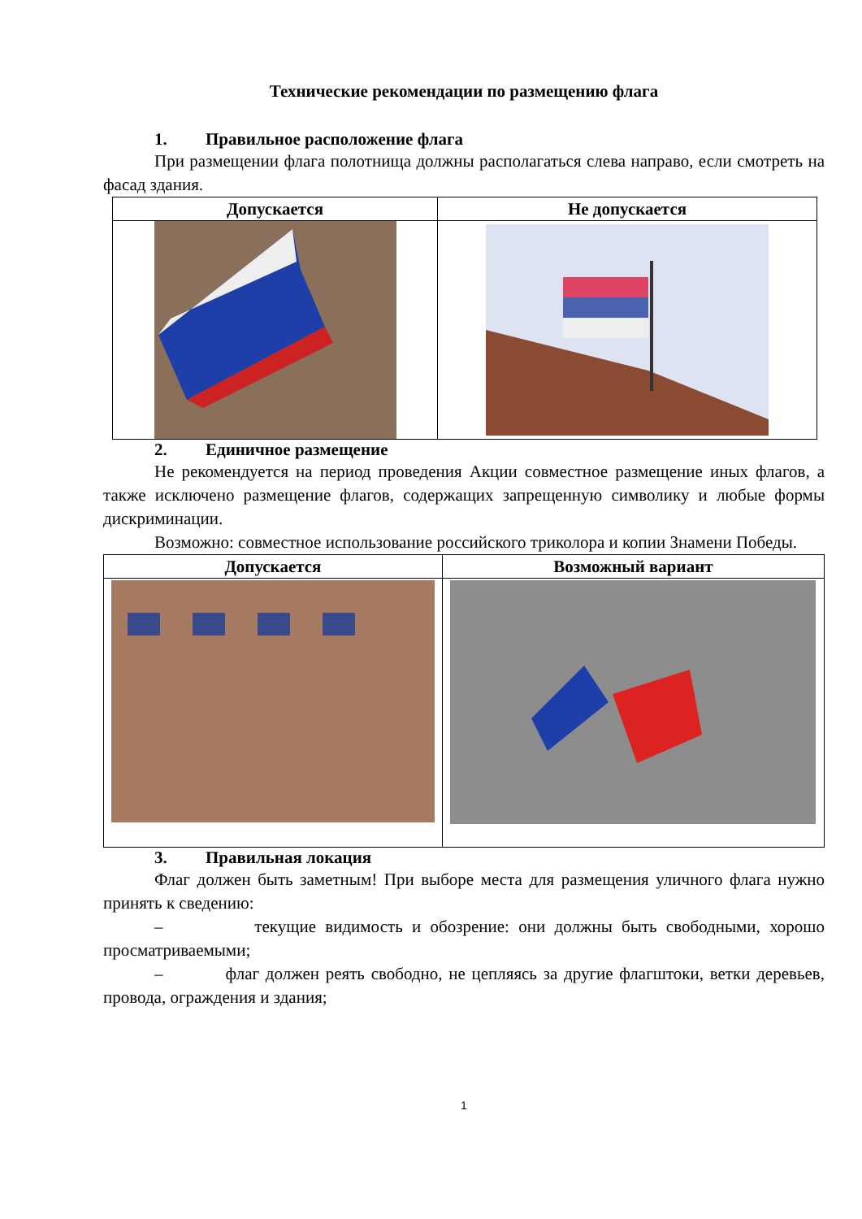Технические рекомендации по размещению флага
1. Правильное расположение флага
При размещении флага полотнища должны располагаться слева направо, если смотреть на фасад здания.
| Допускается | Не допускается |
| --- | --- |
2. Единичное размещение
Не рекомендуется на период проведения Акции совместное размещение иных флагов, а также исключено размещение флагов, содержащих запрещенную символику и любые формы дискриминации.
Возможно: совместное использование российского триколора и копии Знамени Победы.
| Допускается | Возможный вариант |
| --- | --- |
3. Правильная локация
Флаг должен быть заметным! При выборе места для размещения уличного флага нужно принять к сведению:
– текущие видимость и обозрение: они должны быть свободными, хорошо просматриваемыми;
– флаг должен реять свободно, не цепляясь за другие флагштоки, ветки деревьев, провода, ограждения и здания;
1